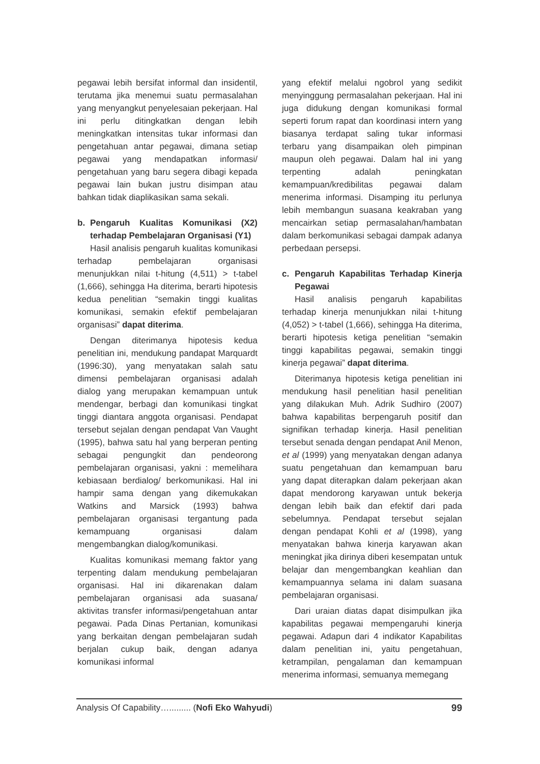pegawai lebih bersifat informal dan insidentil, terutama jika menemui suatu permasalahan yang menyangkut penyelesaian pekerjaan. Hal ini perlu ditingkatkan dengan lebih meningkatkan intensitas tukar informasi dan pengetahuan antar pegawai, dimana setiap pegawai yang mendapatkan informasi/ pengetahuan yang baru segera dibagi kepada pegawai lain bukan justru disimpan atau bahkan tidak diaplikasikan sama sekali.
b. Pengaruh Kualitas Komunikasi (X2) terhadap Pembelajaran Organisasi (Y1)
Hasil analisis pengaruh kualitas komunikasi terhadap pembelajaran organisasi menunjukkan nilai t-hitung (4,511) > t-tabel (1,666), sehingga Ha diterima, berarti hipotesis kedua penelitian “semakin tinggi kualitas komunikasi, semakin efektif pembelajaran organisasi” dapat diterima.
Dengan diterimanya hipotesis kedua penelitian ini, mendukung pandapat Marquardt (1996:30), yang menyatakan salah satu dimensi pembelajaran organisasi adalah dialog yang merupakan kemampuan untuk mendengar, berbagi dan komunikasi tingkat tinggi diantara anggota organisasi. Pendapat tersebut sejalan dengan pendapat Van Vaught (1995), bahwa satu hal yang berperan penting sebagai pengungkit dan pendeorong pembelajaran organisasi, yakni : memelihara kebiasaan berdialog/ berkomunikasi. Hal ini hampir sama dengan yang dikemukakan Watkins and Marsick (1993) bahwa pembelajaran organisasi tergantung pada kemampuang organisasi dalam mengembangkan dialog/komunikasi.
Kualitas komunikasi memang faktor yang terpenting dalam mendukung pembelajaran organisasi. Hal ini dikarenakan dalam pembelajaran organisasi ada suasana/ aktivitas transfer informasi/pengetahuan antar pegawai. Pada Dinas Pertanian, komunikasi yang berkaitan dengan pembelajaran sudah berjalan cukup baik, dengan adanya komunikasi informal
yang efektif melalui ngobrol yang sedikit menyinggung permasalahan pekerjaan. Hal ini juga didukung dengan komunikasi formal seperti forum rapat dan koordinasi intern yang biasanya terdapat saling tukar informasi terbaru yang disampaikan oleh pimpinan maupun oleh pegawai. Dalam hal ini yang terpenting adalah peningkatan kemampuan/kredibilitas pegawai dalam menerima informasi. Disamping itu perlunya lebih membangun suasana keakraban yang mencairkan setiap permasalahan/hambatan dalam berkomunikasi sebagai dampak adanya perbedaan persepsi.
c. Pengaruh Kapabilitas Terhadap Kinerja Pegawai
Hasil analisis pengaruh kapabilitas terhadap kinerja menunjukkan nilai t-hitung (4,052) > t-tabel (1,666), sehingga Ha diterima, berarti hipotesis ketiga penelitian “semakin tinggi kapabilitas pegawai, semakin tinggi kinerja pegawai” dapat diterima.
Diterimanya hipotesis ketiga penelitian ini mendukung hasil penelitian hasil penelitian yang dilakukan Muh. Adrik Sudhiro (2007) bahwa kapabilitas berpengaruh positif dan signifikan terhadap kinerja. Hasil penelitian tersebut senada dengan pendapat Anil Menon, et al (1999) yang menyatakan dengan adanya suatu pengetahuan dan kemampuan baru yang dapat diterapkan dalam pekerjaan akan dapat mendorong karyawan untuk bekerja dengan lebih baik dan efektif dari pada sebelumnya. Pendapat tersebut sejalan dengan pendapat Kohli et al (1998), yang menyatakan bahwa kinerja karyawan akan meningkat jika dirinya diberi kesempatan untuk belajar dan mengembangkan keahlian dan kemampuannya selama ini dalam suasana pembelajaran organisasi.
Dari uraian diatas dapat disimpulkan jika kapabilitas pegawai mempengaruhi kinerja pegawai. Adapun dari 4 indikator Kapabilitas dalam penelitian ini, yaitu pengetahuan, ketrampilan, pengalaman dan kemampuan menerima informasi, semuanya memegang
Analysis Of Capability…......... (Nofi Eko Wahyudi) 99